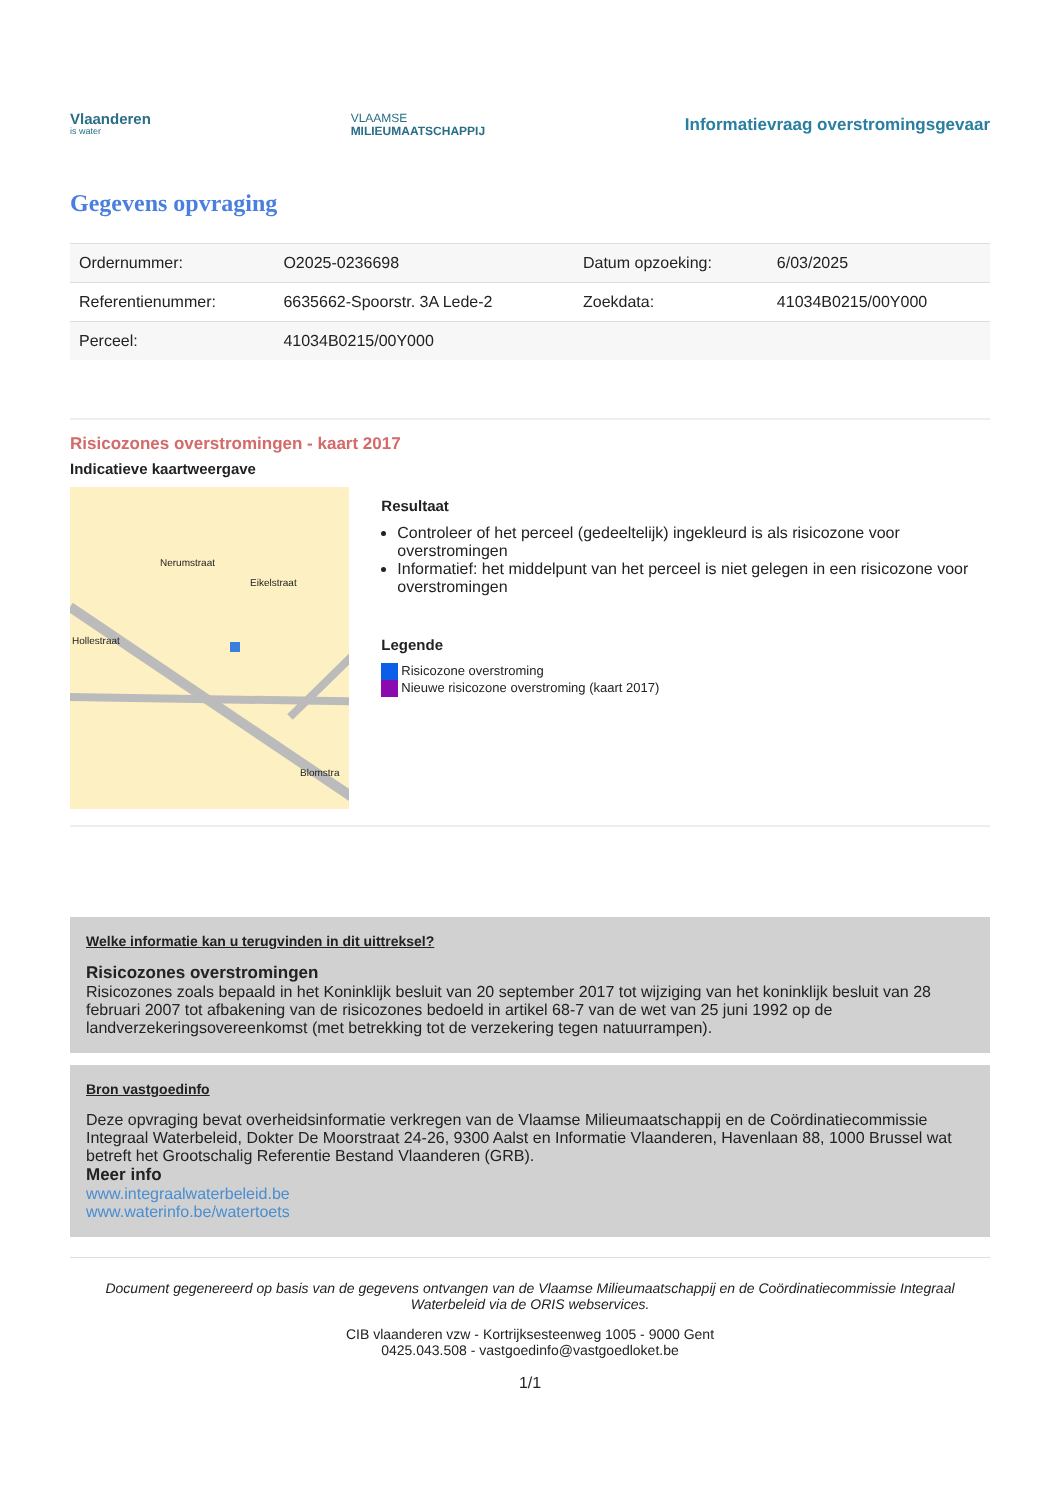Vlaanderen
is water
VLAAMSE
MILIEUMAATSCHAPPIJ
Informatievraag overstromingsgevaar
Gegevens opvraging
| Ordernummer: | O2025-0236698 | Datum opzoeking: | 6/03/2025 |
| Referentienummer: | 6635662-Spoorstr. 3A Lede-2 | Zoekdata: | 41034B0215/00Y000 |
| Perceel: | 41034B0215/00Y000 | | |
Risicozones overstromingen - kaart 2017
Indicatieve kaartweergave
Hollestraat
Nerumstraat
Eikelstraat
Blomstra
Resultaat
Controleer of het perceel (gedeeltelijk) ingekleurd is als risicozone voor overstromingen
Informatief: het middelpunt van het perceel is niet gelegen in een risicozone voor overstromingen
Legende
Risicozone overstroming
Nieuwe risicozone overstroming (kaart 2017)
Welke informatie kan u terugvinden in dit uittreksel?
Risicozones overstromingen
Risicozones zoals bepaald in het Koninklijk besluit van 20 september 2017 tot wijziging van het koninklijk besluit van 28 februari 2007 tot afbakening van de risicozones bedoeld in artikel 68-7 van de wet van 25 juni 1992 op de landverzekeringsovereenkomst (met betrekking tot de verzekering tegen natuurrampen).
Bron vastgoedinfo
Deze opvraging bevat overheidsinformatie verkregen van de Vlaamse Milieumaatschappij en de Coördinatiecommissie Integraal Waterbeleid, Dokter De Moorstraat 24-26, 9300 Aalst en Informatie Vlaanderen, Havenlaan 88, 1000 Brussel wat betreft het Grootschalig Referentie Bestand Vlaanderen (GRB).
Meer info
www.integraalwaterbeleid.be
www.waterinfo.be/watertoets
Document gegenereerd op basis van de gegevens ontvangen van de Vlaamse Milieumaatschappij en de Coördinatiecommissie Integraal Waterbeleid via de ORIS webservices.
CIB vlaanderen vzw - Kortrijksesteenweg 1005 - 9000 Gent
0425.043.508 - vastgoedinfo@vastgoedloket.be
1/1